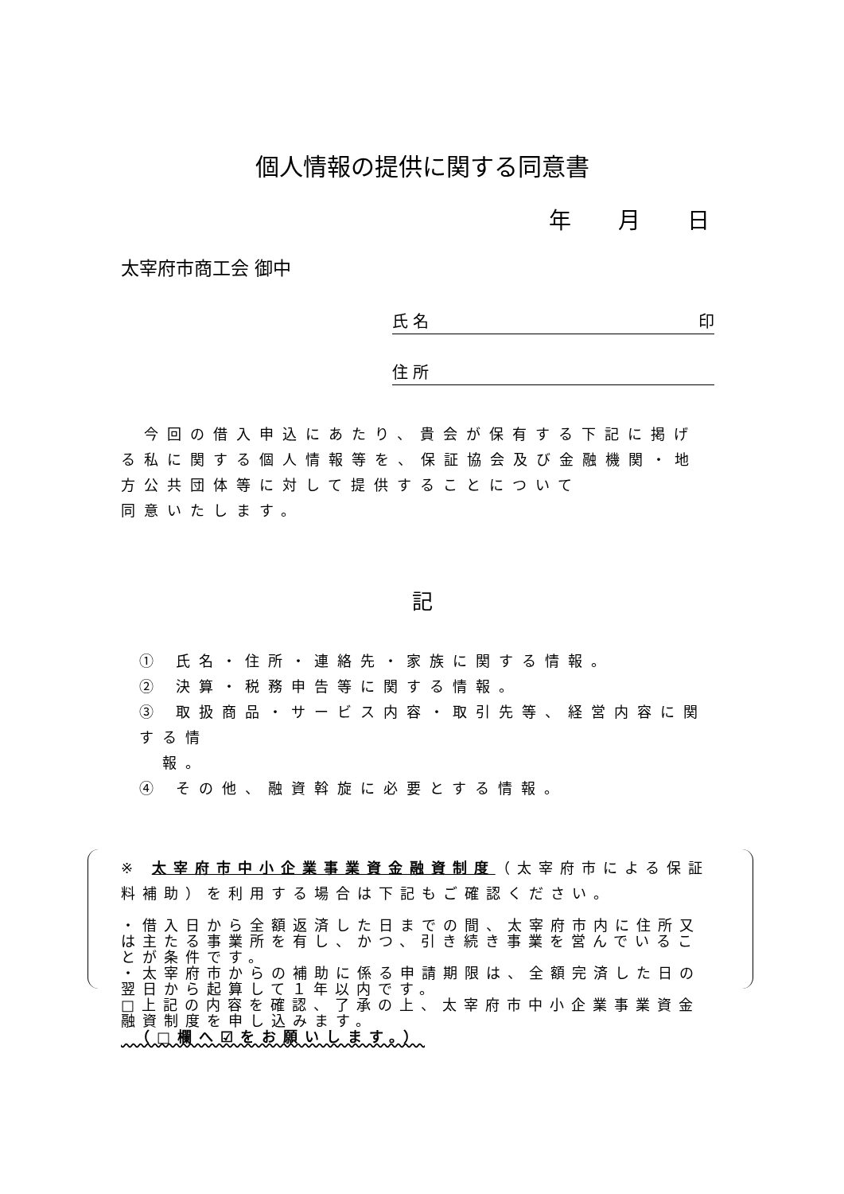個人情報の提供に関する同意書
年 月 日
太宰府市商工会 御中
氏 名 印
住 所
　今回の借入申込にあたり、貴会が保有する下記に掲げる私に関する個人情報等を、保証協会及び金融機関・地方公共団体等に対して提供することについて
同意いたします。
記
① 氏名・住所・連絡先・家族に関する情報。
② 決算・税務申告等に関する情報。
③ 取扱商品・サービス内容・取引先等、経営内容に関する情
　報。
④ その他、融資斡旋に必要とする情報。
※ 太宰府市中小企業事業資金融資制度（太宰府市による保証料補助）を利用する場合は下記もご確認ください。
・借入日から全額返済した日までの間、太宰府市内に住所又は主たる事業所を有し、かつ、引き続き事業を営んでいることが条件です。
・太宰府市からの補助に係る申請期限は、全額完済した日の翌日から起算して１年以内です。
□上記の内容を確認、了承の上、太宰府市中小企業事業資金融資制度を申し込みます。
　（□欄へ☑をお願いします。）